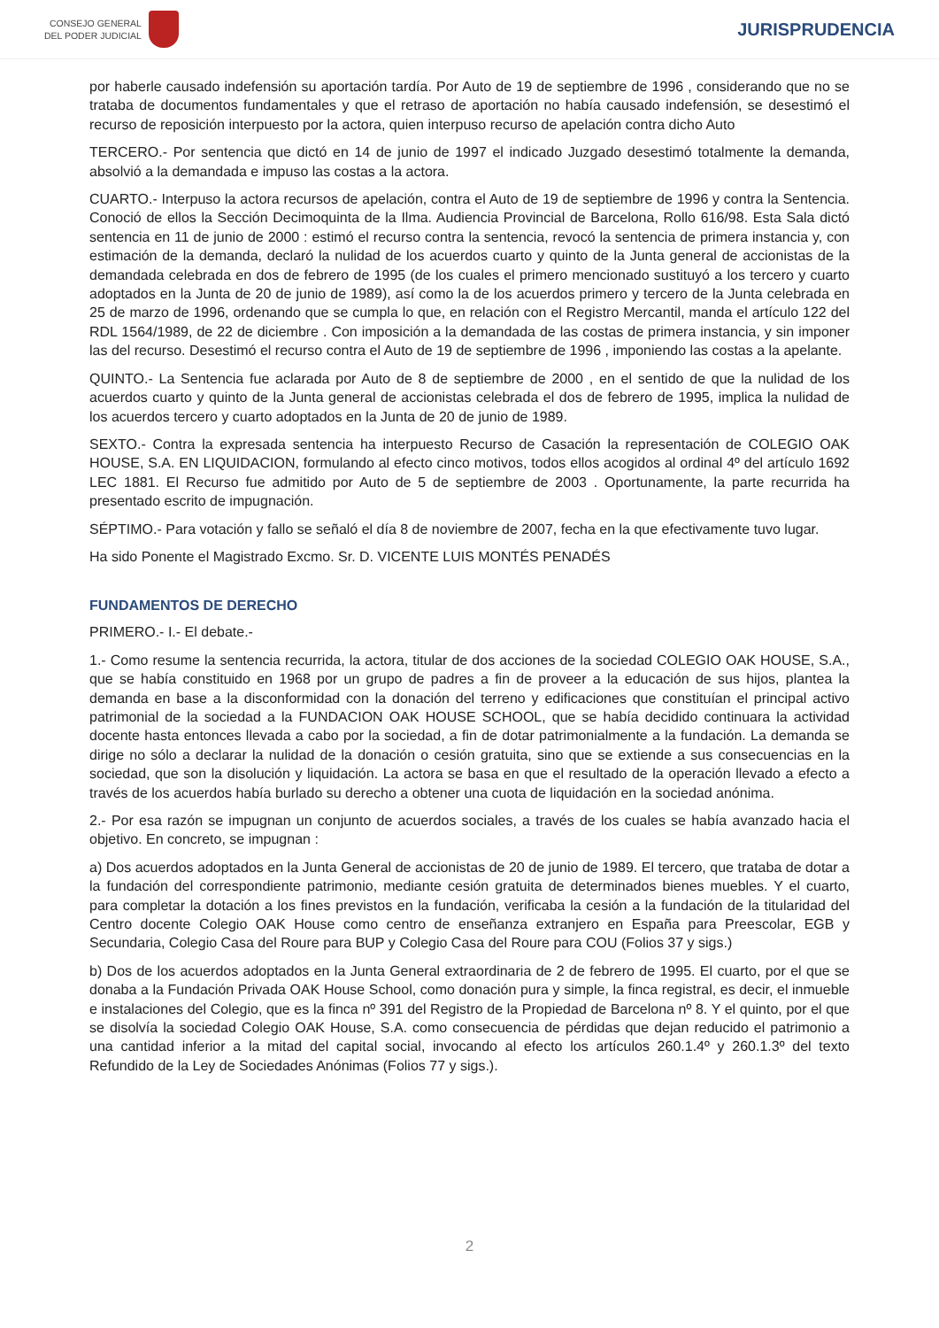CONSEJO GENERAL
DEL PODER JUDICIAL
JURISPRUDENCIA
por haberle causado indefensión su aportación tardía. Por Auto de 19 de septiembre de 1996 , considerando que no se trataba de documentos fundamentales y que el retraso de aportación no había causado indefensión, se desestimó el recurso de reposición interpuesto por la actora, quien interpuso recurso de apelación contra dicho Auto
TERCERO.- Por sentencia que dictó en 14 de junio de 1997 el indicado Juzgado desestimó totalmente la demanda, absolvió a la demandada e impuso las costas a la actora.
CUARTO.- Interpuso la actora recursos de apelación, contra el Auto de 19 de septiembre de 1996 y contra la Sentencia. Conoció de ellos la Sección Decimoquinta de la Ilma. Audiencia Provincial de Barcelona, Rollo 616/98. Esta Sala dictó sentencia en 11 de junio de 2000 : estimó el recurso contra la sentencia, revocó la sentencia de primera instancia y, con estimación de la demanda, declaró la nulidad de los acuerdos cuarto y quinto de la Junta general de accionistas de la demandada celebrada en dos de febrero de 1995 (de los cuales el primero mencionado sustituyó a los tercero y cuarto adoptados en la Junta de 20 de junio de 1989), así como la de los acuerdos primero y tercero de la Junta celebrada en 25 de marzo de 1996, ordenando que se cumpla lo que, en relación con el Registro Mercantil, manda el artículo 122 del RDL 1564/1989, de 22 de diciembre . Con imposición a la demandada de las costas de primera instancia, y sin imponer las del recurso. Desestimó el recurso contra el Auto de 19 de septiembre de 1996 , imponiendo las costas a la apelante.
QUINTO.- La Sentencia fue aclarada por Auto de 8 de septiembre de 2000 , en el sentido de que la nulidad de los acuerdos cuarto y quinto de la Junta general de accionistas celebrada el dos de febrero de 1995, implica la nulidad de los acuerdos tercero y cuarto adoptados en la Junta de 20 de junio de 1989.
SEXTO.- Contra la expresada sentencia ha interpuesto Recurso de Casación la representación de COLEGIO OAK HOUSE, S.A. EN LIQUIDACION, formulando al efecto cinco motivos, todos ellos acogidos al ordinal 4º del artículo 1692 LEC 1881. El Recurso fue admitido por Auto de 5 de septiembre de 2003 . Oportunamente, la parte recurrida ha presentado escrito de impugnación.
SÉPTIMO.- Para votación y fallo se señaló el día 8 de noviembre de 2007, fecha en la que efectivamente tuvo lugar.
Ha sido Ponente el Magistrado Excmo. Sr. D. VICENTE LUIS MONTÉS PENADÉS
FUNDAMENTOS DE DERECHO
PRIMERO.- I.- El debate.-
1.- Como resume la sentencia recurrida, la actora, titular de dos acciones de la sociedad COLEGIO OAK HOUSE, S.A., que se había constituido en 1968 por un grupo de padres a fin de proveer a la educación de sus hijos, plantea la demanda en base a la disconformidad con la donación del terreno y edificaciones que constituían el principal activo patrimonial de la sociedad a la FUNDACION OAK HOUSE SCHOOL, que se había decidido continuara la actividad docente hasta entonces llevada a cabo por la sociedad, a fin de dotar patrimonialmente a la fundación. La demanda se dirige no sólo a declarar la nulidad de la donación o cesión gratuita, sino que se extiende a sus consecuencias en la sociedad, que son la disolución y liquidación. La actora se basa en que el resultado de la operación llevado a efecto a través de los acuerdos había burlado su derecho a obtener una cuota de liquidación en la sociedad anónima.
2.- Por esa razón se impugnan un conjunto de acuerdos sociales, a través de los cuales se había avanzado hacia el objetivo. En concreto, se impugnan :
a) Dos acuerdos adoptados en la Junta General de accionistas de 20 de junio de 1989. El tercero, que trataba de dotar a la fundación del correspondiente patrimonio, mediante cesión gratuita de determinados bienes muebles. Y el cuarto, para completar la dotación a los fines previstos en la fundación, verificaba la cesión a la fundación de la titularidad del Centro docente Colegio OAK House como centro de enseñanza extranjero en España para Preescolar, EGB y Secundaria, Colegio Casa del Roure para BUP y Colegio Casa del Roure para COU (Folios 37 y sigs.)
b) Dos de los acuerdos adoptados en la Junta General extraordinaria de 2 de febrero de 1995. El cuarto, por el que se donaba a la Fundación Privada OAK House School, como donación pura y simple, la finca registral, es decir, el inmueble e instalaciones del Colegio, que es la finca nº 391 del Registro de la Propiedad de Barcelona nº 8. Y el quinto, por el que se disolvía la sociedad Colegio OAK House, S.A. como consecuencia de pérdidas que dejan reducido el patrimonio a una cantidad inferior a la mitad del capital social, invocando al efecto los artículos 260.1.4º y 260.1.3º del texto Refundido de la Ley de Sociedades Anónimas (Folios 77 y sigs.).
2